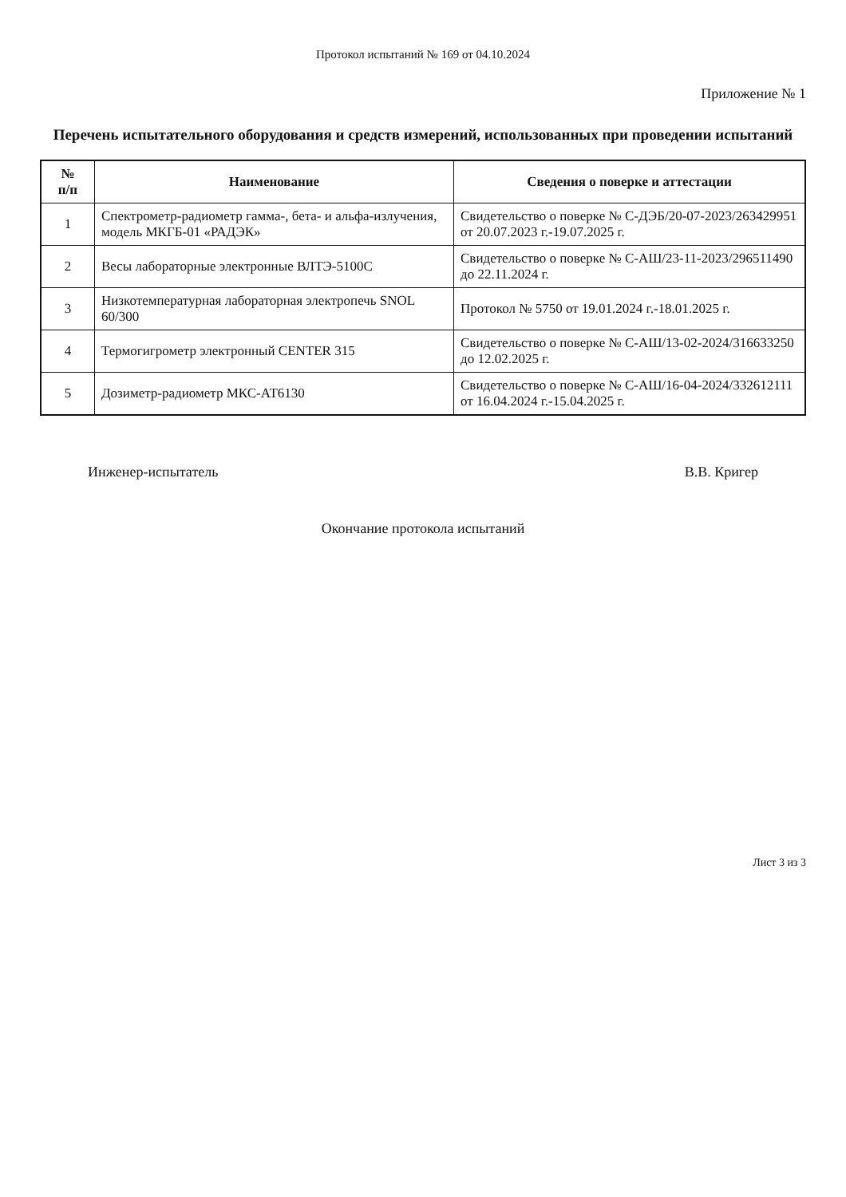Протокол испытаний № 169 от 04.10.2024
Приложение № 1
Перечень испытательного оборудования и средств измерений, использованных при проведении испытаний
| № п/п | Наименование | Сведения о поверке и аттестации |
| --- | --- | --- |
| 1 | Спектрометр-радиометр гамма-, бета- и альфа-излучения, модель МКГБ-01 «РАДЭК» | Свидетельство о поверке № С-ДЭБ/20-07-2023/263429951 от 20.07.2023 г.-19.07.2025 г. |
| 2 | Весы лабораторные электронные ВЛТЭ-5100С | Свидетельство о поверке № С-АШ/23-11-2023/296511490 до 22.11.2024 г. |
| 3 | Низкотемпературная лабораторная электропечь SNOL 60/300 | Протокол № 5750 от 19.01.2024 г.-18.01.2025 г. |
| 4 | Термогигрометр электронный CENTER 315 | Свидетельство о поверке № С-АШ/13-02-2024/316633250 до 12.02.2025 г. |
| 5 | Дозиметр-радиометр МКС-АТ6130 | Свидетельство о поверке № С-АШ/16-04-2024/332612111 от 16.04.2024 г.-15.04.2025 г. |
Инженер-испытатель В.В. Кригер
Окончание протокола испытаний
Лист 3 из 3